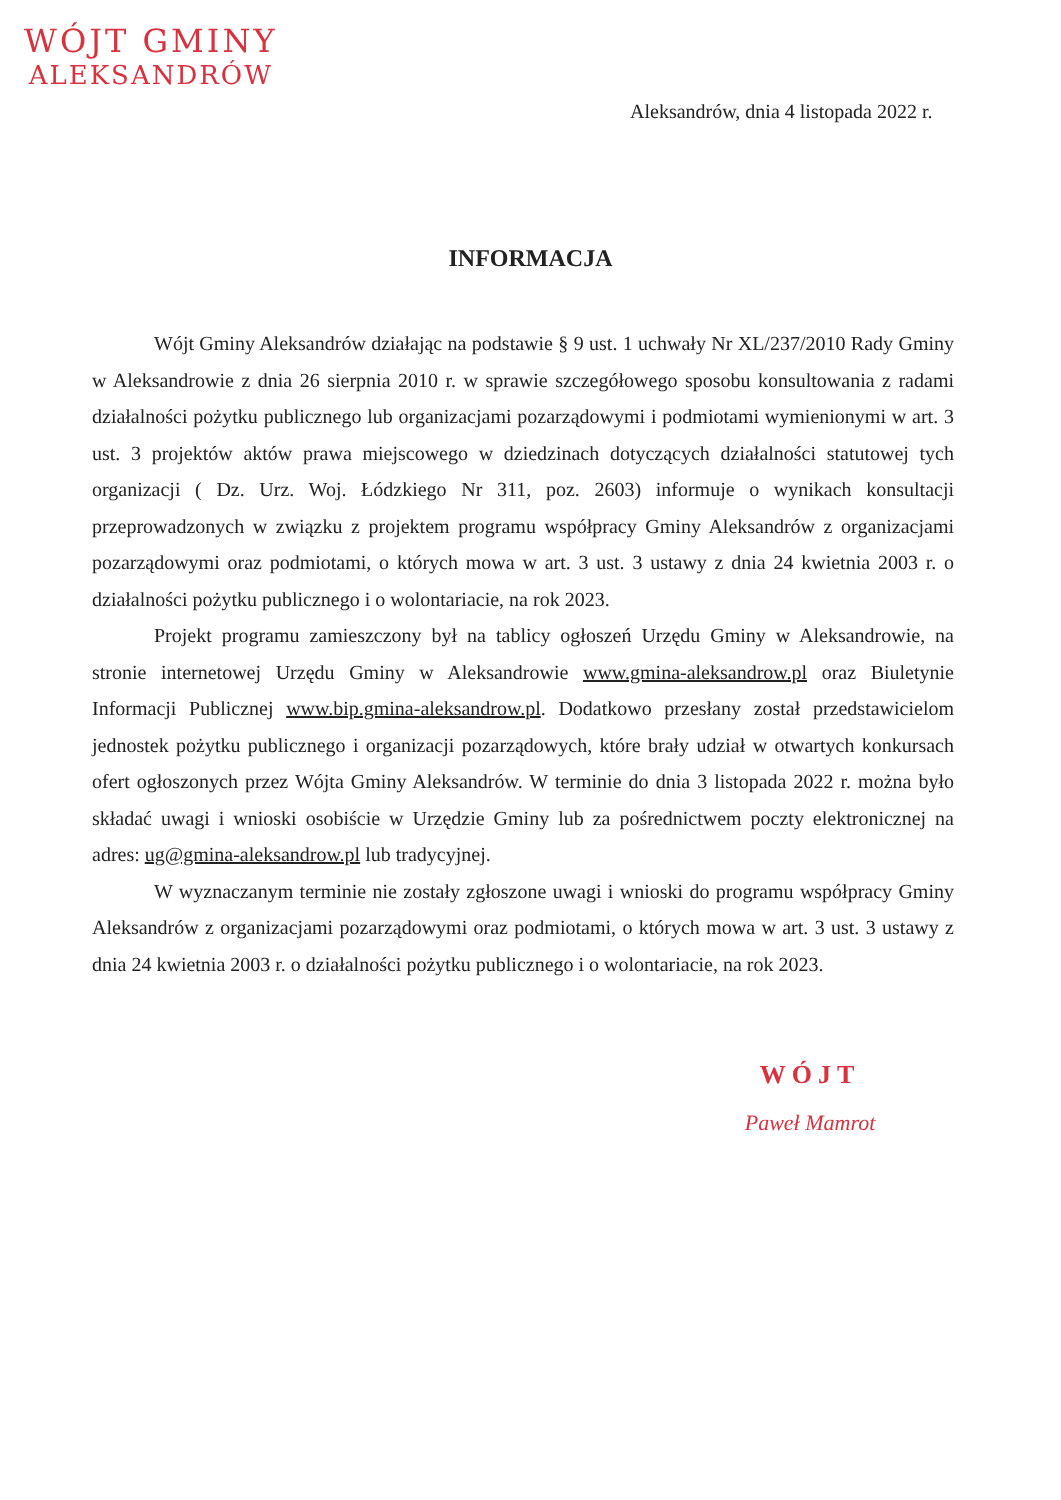WÓJT GMINY
ALEKSANDRÓW
Aleksandrów, dnia 4 listopada 2022 r.
INFORMACJA
Wójt Gminy Aleksandrów działając na podstawie § 9 ust. 1 uchwały Nr XL/237/2010 Rady Gminy w Aleksandrowie z dnia 26 sierpnia 2010 r. w sprawie szczegółowego sposobu konsultowania z radami działalności pożytku publicznego lub organizacjami pozarządowymi i podmiotami wymienionymi w art. 3 ust. 3 projektów aktów prawa miejscowego w dziedzinach dotyczących działalności statutowej tych organizacji ( Dz. Urz. Woj. Łódzkiego Nr 311, poz. 2603) informuje o wynikach konsultacji przeprowadzonych w związku z projektem programu współpracy Gminy Aleksandrów z organizacjami pozarządowymi oraz podmiotami, o których mowa w art. 3 ust. 3 ustawy z dnia 24 kwietnia 2003 r. o działalności pożytku publicznego i o wolontariacie, na rok 2023.
Projekt programu zamieszczony był na tablicy ogłoszeń Urzędu Gminy w Aleksandrowie, na stronie internetowej Urzędu Gminy w Aleksandrowie www.gmina-aleksandrow.pl oraz Biuletynie Informacji Publicznej www.bip.gmina-aleksandrow.pl. Dodatkowo przesłany został przedstawicielom jednostek pożytku publicznego i organizacji pozarządowych, które brały udział w otwartych konkursach ofert ogłoszonych przez Wójta Gminy Aleksandrów. W terminie do dnia 3 listopada 2022 r. można było składać uwagi i wnioski osobiście w Urzędzie Gminy lub za pośrednictwem poczty elektronicznej na adres: ug@gmina-aleksandrow.pl lub tradycyjnej.
W wyznaczanym terminie nie zostały zgłoszone uwagi i wnioski do programu współpracy Gminy Aleksandrów z organizacjami pozarządowymi oraz podmiotami, o których mowa w art. 3 ust. 3 ustawy z dnia 24 kwietnia 2003 r. o działalności pożytku publicznego i o wolontariacie, na rok 2023.
WÓJT
Paweł Mamrot